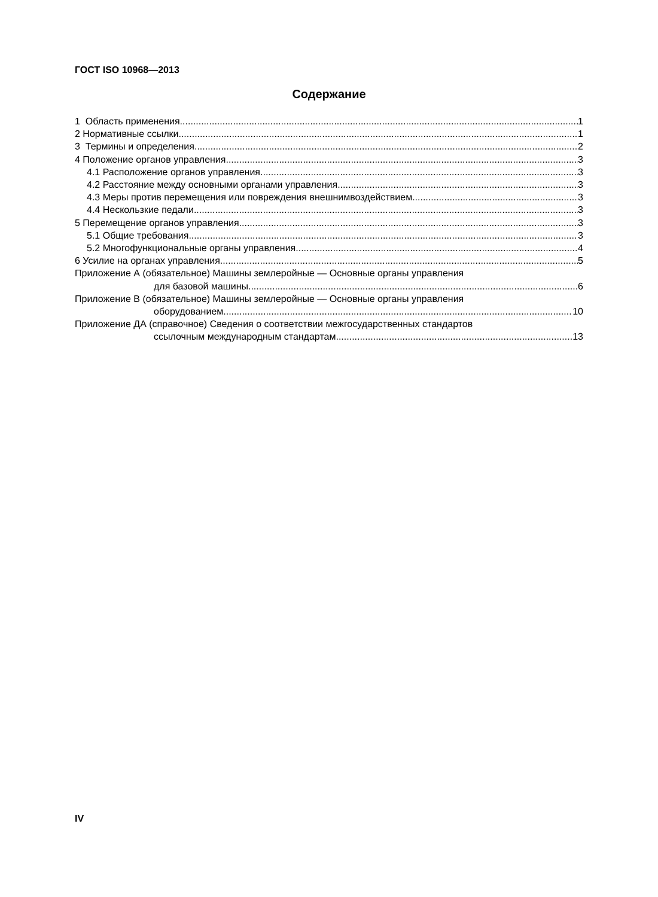ГОСТ ISO 10968—2013
Содержание
1 Область применения 1
2 Нормативные ссылки 1
3 Термины и определения 2
4 Положение органов управления 3
4.1 Расположение органов управления 3
4.2 Расстояние между основными органами управления 3
4.3 Меры против перемещения или повреждения внешнимвоздействием 3
4.4 Нескользкие педали 3
5 Перемещение органов управления 3
5.1 Общие требования 3
5.2 Многофункциональные органы управления 4
6 Усилие на органах управления 5
Приложение А (обязательное) Машины землеройные — Основные органы управления
для базовой машины 6
Приложение В (обязательное) Машины землеройные — Основные органы управления
оборудованием 10
Приложение ДА (справочное) Сведения о соответствии межгосударственных стандартов
ссылочным международным стандартам 13
IV